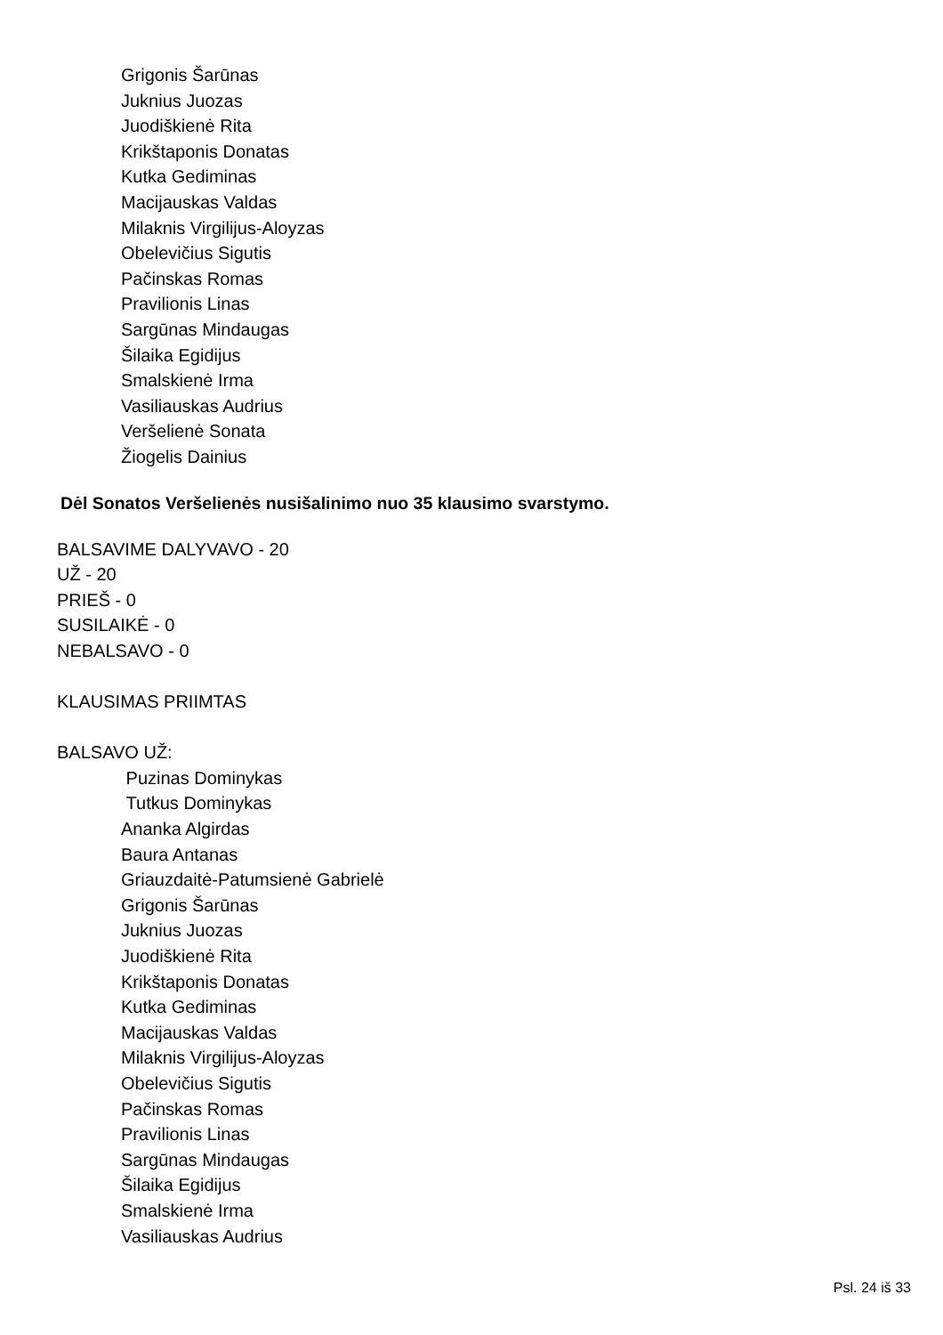Grigonis Šarūnas
Juknius Juozas
Juodiškienė Rita
Krikštaponis Donatas
Kutka Gediminas
Macijauskas Valdas
Milaknis Virgilijus-Aloyzas
Obelevičius Sigutis
Pačinskas Romas
Pravilionis Linas
Sargūnas Mindaugas
Šilaika Egidijus
Smalskienė Irma
Vasiliauskas Audrius
Veršelienė Sonata
Žiogelis Dainius
Dėl Sonatos Veršelienės nusišalinimo nuo 35 klausimo svarstymo.
BALSAVIME DALYVAVO - 20
UŽ - 20
PRIEŠ - 0
SUSILAIKĖ - 0
NEBALSAVO - 0
KLAUSIMAS PRIIMTAS
BALSAVO UŽ:
Puzinas Dominykas
Tutkus Dominykas
Ananka Algirdas
Baura Antanas
Griauzdaitė-Patumsienė Gabrielė
Grigonis Šarūnas
Juknius Juozas
Juodiškienė Rita
Krikštaponis Donatas
Kutka Gediminas
Macijauskas Valdas
Milaknis Virgilijus-Aloyzas
Obelevičius Sigutis
Pačinskas Romas
Pravilionis Linas
Sargūnas Mindaugas
Šilaika Egidijus
Smalskienė Irma
Vasiliauskas Audrius
Psl. 24 iš 33